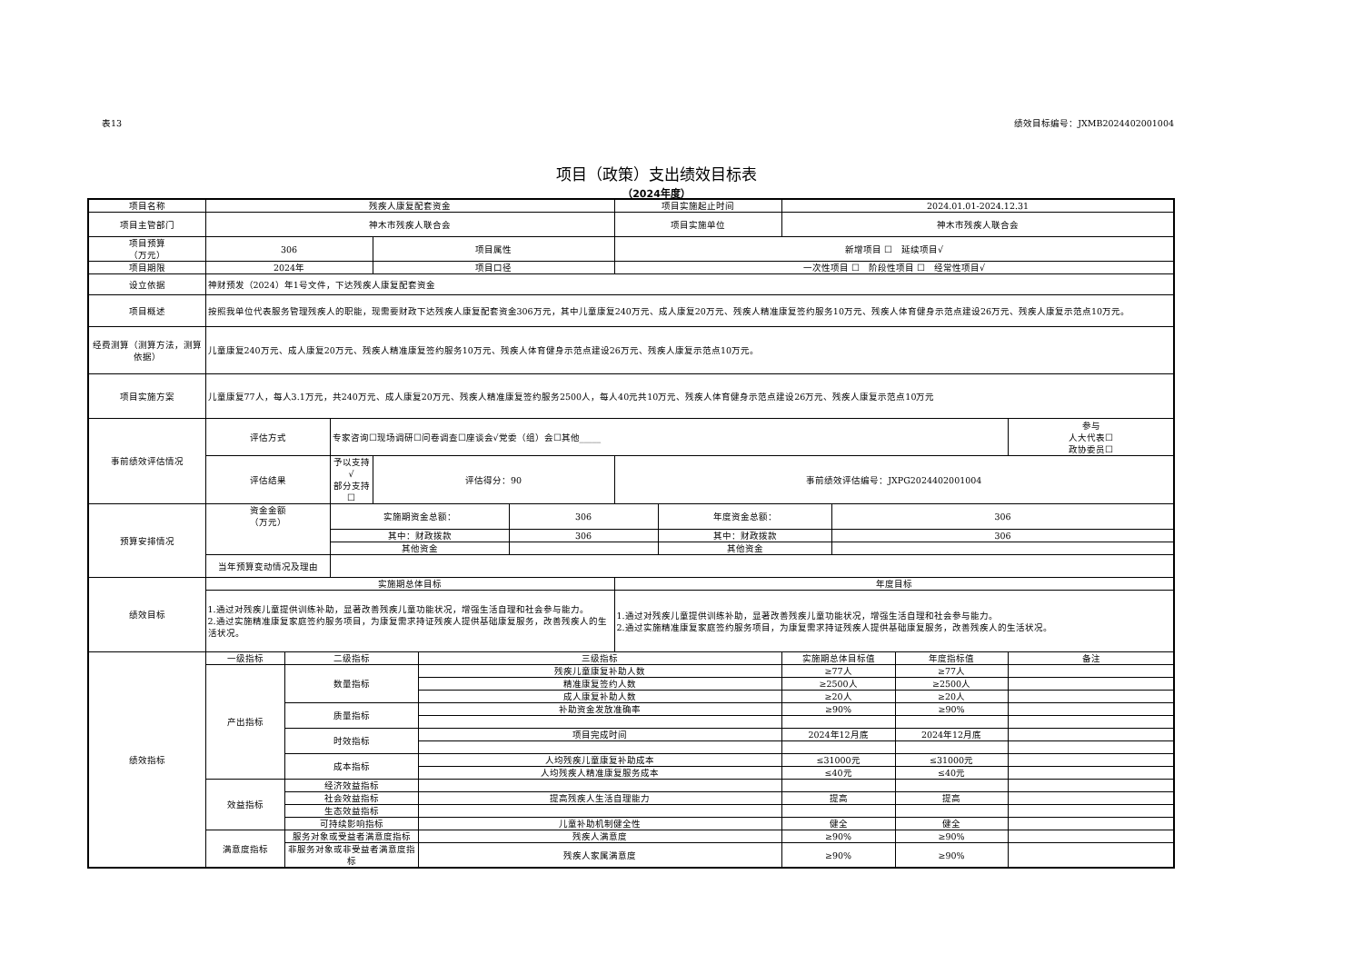表13 绩效目标编号：JXMB2024402001004
项目（政策）支出绩效目标表
（2024年度）
| 项目名称 | 残疾人康复配套资金 | | | | | | 项目实施起止时间 | | 2024.01.01-2024.12.31 | | | |
| 项目主管部门 | 神木市残疾人联合会 | | | | | | 项目实施单位 | | 神木市残疾人联合会 | | | |
| 项目预算 （万元） | 306 | | | 项目属性 | | | 新增项目 ☐ 延续项目√ | | | | | |
| 项目期限 | 2024年 | | | 项目口径 | | | 一次性项目 ☐ 阶段性项目 ☐ 经常性项目√ | | | | | |
| 设立依据 | 神财预发（2024）年1号文件，下达残疾人康复配套资金 | | | | | | | | | | | |
| 项目概述 | 按照我单位代表服务管理残疾人的职能，现需要财政下达残疾人康复配套资金306万元，其中儿童康复240万元、成人康复20万元、残疾人精准康复签约服务10万元、残疾人体育健身示范点建设26万元、残疾人康复示范点10万元。 | | | | | | | | | | | |
| 经费测算（测算方法，测算依据） | 儿童康复240万元、成人康复20万元、残疾人精准康复签约服务10万元、残疾人体育健身示范点建设26万元、残疾人康复示范点10万元。 | | | | | | | | | | | |
| 项目实施方案 | 儿童康复77人，每人3.1万元，共240万元、成人康复20万元、残疾人精准康复签约服务2500人，每人40元共10万元、残疾人体育健身示范点建设26万元、残疾人康复示范点10万元 | | | | | | | | | | | |
| 事前绩效评估情况 | 评估方式 | | 专家咨询☐现场调研☐问卷调查☐座谈会√党委（组）会☐其他_____ | | | | | | | | | 参与 人大代表☐ 政协委员☐ |
| | 评估结果 | | 予以支持√ 部分支持☐ | 评估得分：90 | | | 事前绩效评估编号：JXPG2024402001004 | | | | | |
| 预算安排情况 | 资金金额 （万元） | | 实施期资金总额： | | | 306 | | 年度资金总额： | | 306 | | |
| | | | 其中：财政拨款 | | | 306 | | 其中：财政拨款 | | 306 | | |
| | | | 其他资金 | | | | | 其他资金 | | | | |
| | 当年预算变动情况及理由 | | | | | | | | | | | |
| 绩效目标 | 实施期总体目标 | | | | | | 年度目标 | | | | | |
| | 1.通过对残疾儿童提供训练补助，显著改善残疾儿童功能状况，增强生活自理和社会参与能力。 2.通过实施精准康复家庭签约服务项目，为康复需求持证残疾人提供基础康复服务，改善残疾人的生活状况。 | | | | | | 1.通过对残疾儿童提供训练补助，显著改善残疾儿童功能状况，增强生活自理和社会参与能力。 2.通过实施精准康复家庭签约服务项目，为康复需求持证残疾人提供基础康复服务，改善残疾人的生活状况。 | | | | | |
| 绩效指标 | 一级指标 | 二级指标 | | | 三级指标 | | | | 实施期总体目标值 | | 年度指标值 | 备注 |
| | 产出指标 | 数量指标 | | | 残疾儿童康复补助人数 | | | | ≥77人 | | ≥77人 | |
| | | | | | 精准康复签约人数 | | | | ≥2500人 | | ≥2500人 | |
| | | | | | 成人康复补助人数 | | | | ≥20人 | | ≥20人 | |
| | | 质量指标 | | | 补助资金发放准确率 | | | | ≥90% | | ≥90% | |
| | | 时效指标 | | | 项目完成时间 | | | | 2024年12月底 | | 2024年12月底 | |
| | | 成本指标 | | | 人均残疾儿童康复补助成本 | | | | ≤31000元 | | ≤31000元 | |
| | | | | | 人均残疾人精准康复服务成本 | | | | ≤40元 | | ≤40元 | |
| | 效益指标 | 经济效益指标 | | | | | | | | | | |
| | | 社会效益指标 | | | 提高残疾人生活自理能力 | | | | 提高 | | 提高 | |
| | | 生态效益指标 | | | | | | | | | | |
| | | 可持续影响指标 | | | 儿童补助机制健全性 | | | | 健全 | | 健全 | |
| | 满意度指标 | 服务对象或受益者满意度指标 | | | 残疾人满意度 | | | | ≥90% | | ≥90% | |
| | | 非服务对象或非受益者满意度指标 | | | 残疾人家属满意度 | | | | ≥90% | | ≥90% | |